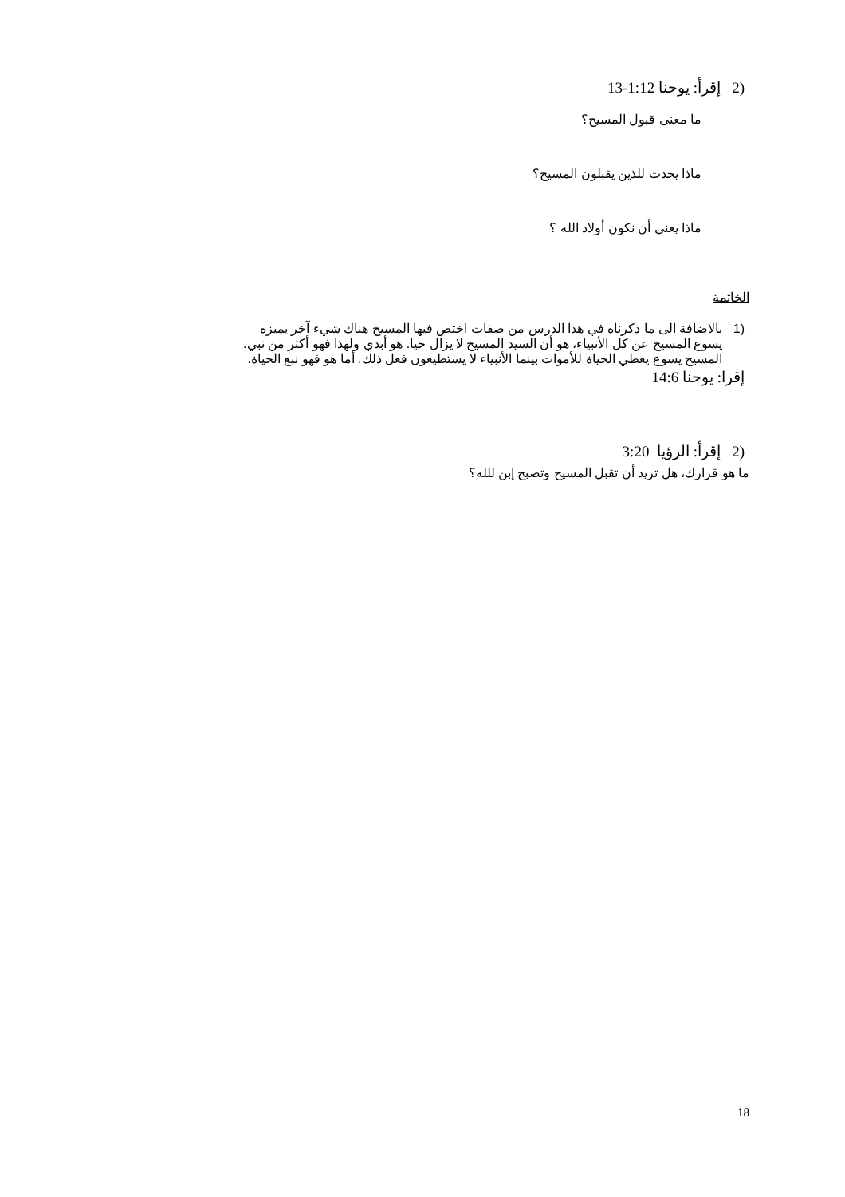(2 إقرأ: يوحنا 1:12-13
ما معنى قبول المسيح؟
ماذا يحدث للذين يقبلون المسيح؟
ماذا يعني أن نكون أولاد الله ؟
الخاتمة
(1 بالاضافة الى ما ذكرناه في هذا الدرس من صفات اختص فيها المسيح هناك شيء آخر يميزه
يسوع المسيح عن كل الأنبياء، هو أن السيد المسيح لا يزال حيا. هو أبدي ولهذا فهو أكثر من نبي.
المسيح يسوع يعطي الحياة للأموات بينما الأنبياء لا يستطيعون فعل ذلك. أما هو فهو نبع الحياة.
إقرا: يوحنا 14:6
(2 إقرأ: الرؤيا 3:20
ما هو قرارك، هل تريد أن تقبل المسيح وتصبح إبن للله؟
18